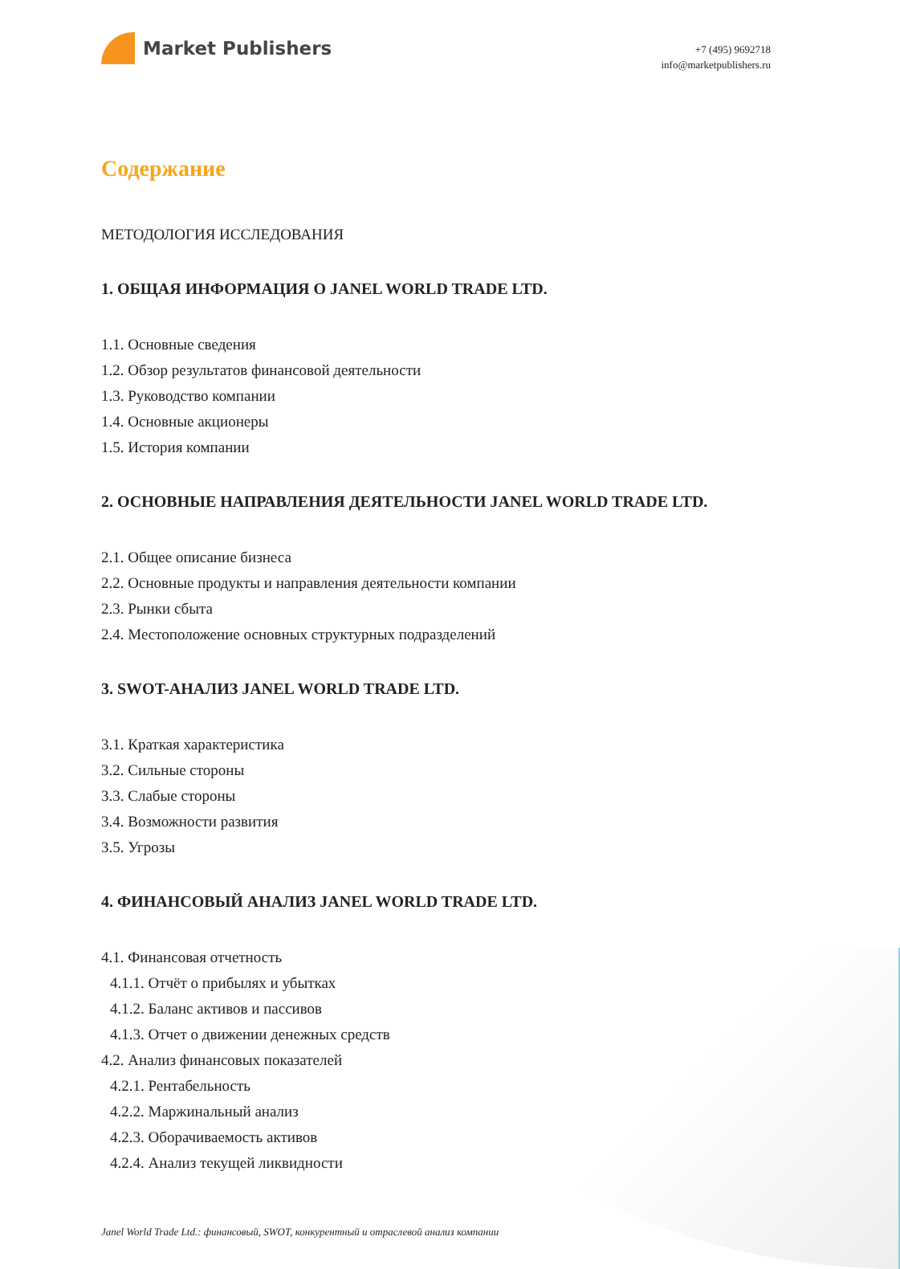Market Publishers
+7 (495) 9692718
info@marketpublishers.ru
Содержание
МЕТОДОЛОГИЯ ИССЛЕДОВАНИЯ
1. ОБЩАЯ ИНФОРМАЦИЯ О JANEL WORLD TRADE LTD.
1.1. Основные сведения
1.2. Обзор результатов финансовой деятельности
1.3. Руководство компании
1.4. Основные акционеры
1.5. История компании
2. ОСНОВНЫЕ НАПРАВЛЕНИЯ ДЕЯТЕЛЬНОСТИ JANEL WORLD TRADE LTD.
2.1. Общее описание бизнеса
2.2. Основные продукты и направления деятельности компании
2.3. Рынки сбыта
2.4. Местоположение основных структурных подразделений
3. SWOT-АНАЛИЗ JANEL WORLD TRADE LTD.
3.1. Краткая характеристика
3.2. Сильные стороны
3.3. Слабые стороны
3.4. Возможности развития
3.5. Угрозы
4. ФИНАНСОВЫЙ АНАЛИЗ JANEL WORLD TRADE LTD.
4.1. Финансовая отчетность
4.1.1. Отчёт о прибылях и убытках
4.1.2. Баланс активов и пассивов
4.1.3. Отчет о движении денежных средств
4.2. Анализ финансовых показателей
4.2.1. Рентабельность
4.2.2. Маржинальный анализ
4.2.3. Оборачиваемость активов
4.2.4. Анализ текущей ликвидности
Janel World Trade Ltd.: финансовый, SWOT, конкурентный и отраслевой анализ компании